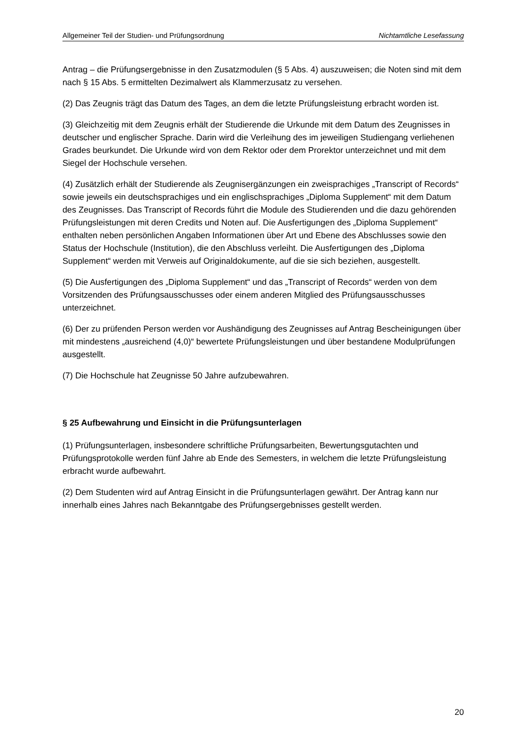Allgemeiner Teil der Studien- und Prüfungsordnung Nichtamtliche Lesefassung
Antrag – die Prüfungsergebnisse in den Zusatzmodulen (§ 5 Abs. 4) auszuweisen; die Noten sind mit dem nach § 15 Abs. 5 ermittelten Dezimalwert als Klammerzusatz zu versehen.
(2) Das Zeugnis trägt das Datum des Tages, an dem die letzte Prüfungsleistung erbracht worden ist.
(3) Gleichzeitig mit dem Zeugnis erhält der Studierende die Urkunde mit dem Datum des Zeugnisses in deutscher und englischer Sprache. Darin wird die Verleihung des im jeweiligen Studiengang verliehenen Grades beurkundet. Die Urkunde wird von dem Rektor oder dem Prorektor unterzeichnet und mit dem Siegel der Hochschule versehen.
(4) Zusätzlich erhält der Studierende als Zeugnisergänzungen ein zweisprachiges „Transcript of Records“ sowie jeweils ein deutschsprachiges und ein englischsprachiges „Diploma Supplement“ mit dem Datum des Zeugnisses. Das Transcript of Records führt die Module des Studierenden und die dazu gehörenden Prüfungsleistungen mit deren Credits und Noten auf. Die Ausfertigungen des „Diploma Supplement“ enthalten neben persönlichen Angaben Informationen über Art und Ebene des Abschlusses sowie den Status der Hochschule (Institution), die den Abschluss verleiht. Die Ausfertigungen des „Diploma Supplement“ werden mit Verweis auf Originaldokumente, auf die sie sich beziehen, ausgestellt.
(5) Die Ausfertigungen des „Diploma Supplement“ und das „Transcript of Records“ werden von dem Vorsitzenden des Prüfungsausschusses oder einem anderen Mitglied des Prüfungsausschusses unterzeichnet.
(6) Der zu prüfenden Person werden vor Aushändigung des Zeugnisses auf Antrag Bescheinigungen über mit mindestens „ausreichend (4,0)“ bewertete Prüfungsleistungen und über bestandene Modulprüfungen ausgestellt.
(7) Die Hochschule hat Zeugnisse 50 Jahre aufzubewahren.
§ 25 Aufbewahrung und Einsicht in die Prüfungsunterlagen
(1) Prüfungsunterlagen, insbesondere schriftliche Prüfungsarbeiten, Bewertungsgutachten und Prüfungsprotokolle werden fünf Jahre ab Ende des Semesters, in welchem die letzte Prüfungsleistung erbracht wurde aufbewahrt.
(2) Dem Studenten wird auf Antrag Einsicht in die Prüfungsunterlagen gewährt. Der Antrag kann nur innerhalb eines Jahres nach Bekanntgabe des Prüfungsergebnisses gestellt werden.
20